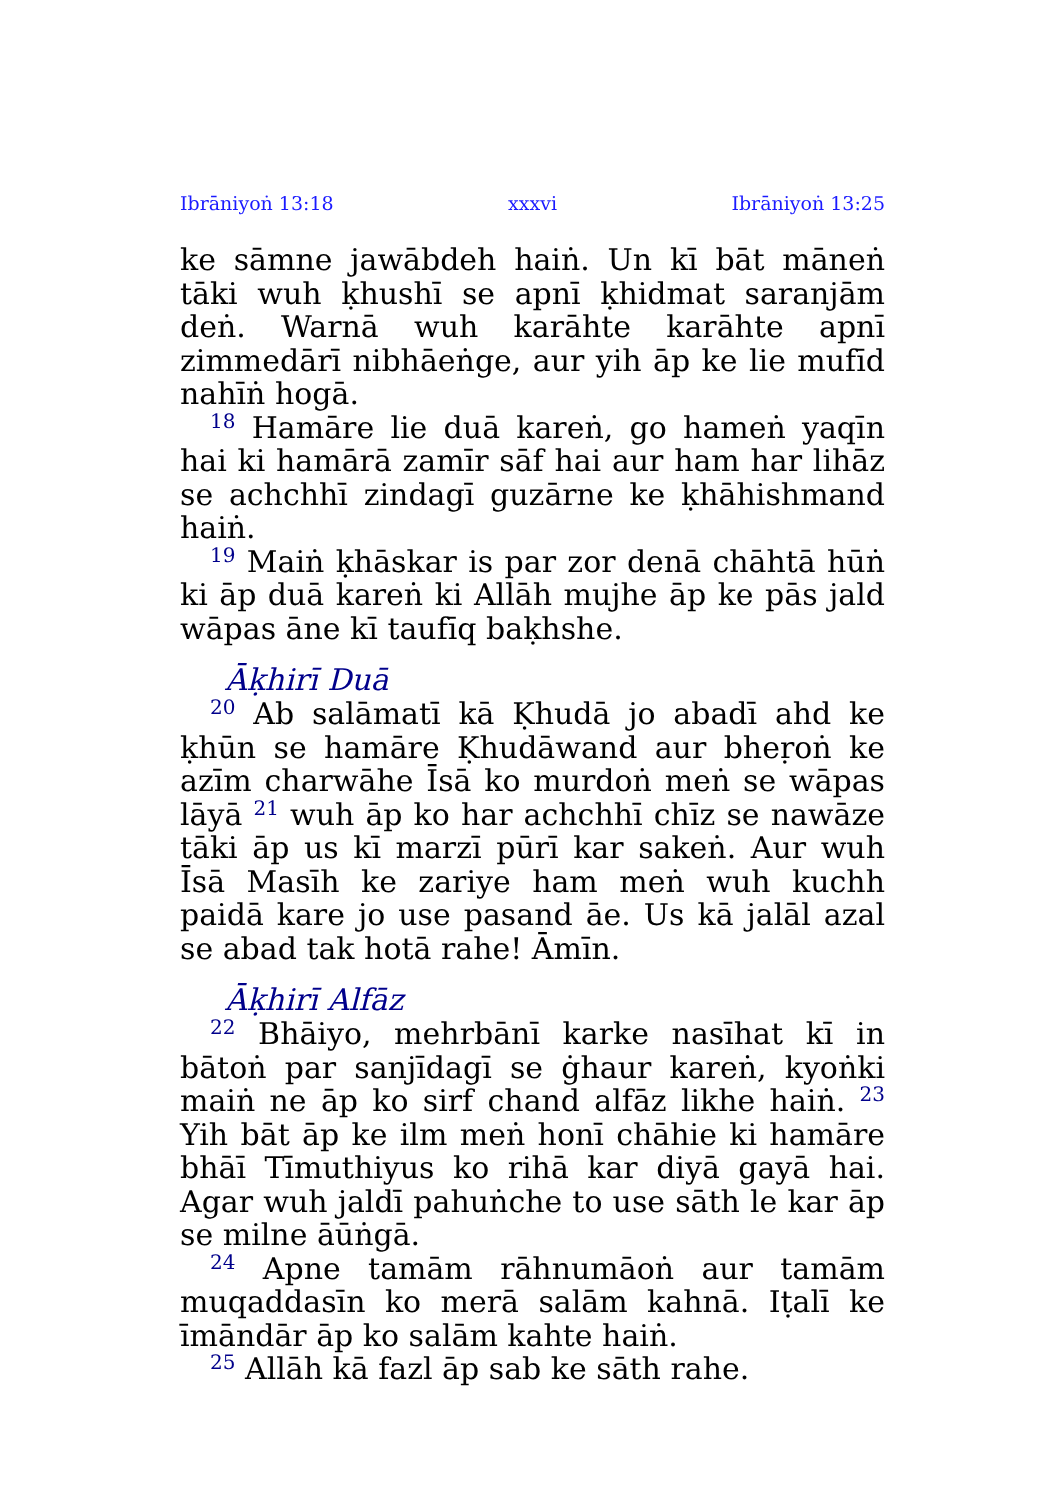Ibrāniyoṅ 13:18 xxxvi Ibrāniyoṅ 13:25
ke sāmne jawābdeh haiṅ. Un kī bāt māneṅ tāki wuh ḳhushī se apnī ḳhidmat saranjām deṅ. Warnā wuh karāhte karāhte apnī zimmedārī nibhāeṅge, aur yih āp ke lie mufīd nahīṅ hogā.
<sup>18</sup> Hamāre lie duā kareṅ, go hameṅ yaqīn hai ki hamārā zamīr sāf hai aur ham har lihāz se achchhī zindagī guzārne ke ḳhāhishmand haiṅ.
<sup>19</sup> Maiṅ ḳhāskar is par zor denā chāhtā hūṅ ki āp duā kareṅ ki Allāh mujhe āp ke pās jald wāpas āne kī taufīq baḳhshe.
Āḳhirī Duā
<sup>20</sup> Ab salāmatī kā Ḳhudā jo abadī ahd ke ḳhūn se hamāre Ḳhudāwand aur bheṛoṅ ke azīm charwāhe Īsā ko murdoṅ meṅ se wāpas lāyā <sup>21</sup> wuh āp ko har achchhī chīz se nawāze tāki āp us kī marzī pūrī kar sakeṅ. Aur wuh Īsā Masīh ke zariye ham meṅ wuh kuchh paidā kare jo use pasand āe. Us kā jalāl azal se abad tak hotā rahe! Āmīn.
Āḳhirī Alfāz
<sup>22</sup> Bhāiyo, mehrbānī karke nasīhat kī in bātoṅ par sanjīdagī se ġhaur kareṅ, kyoṅki maiṅ ne āp ko sirf chand alfāz likhe haiṅ. <sup>23</sup> Yih bāt āp ke ilm meṅ honī chāhie ki hamāre bhāī Tīmuthiyus ko rihā kar diyā gayā hai. Agar wuh jaldī pahuṅche to use sāth le kar āp se milne āūṅgā.
<sup>24</sup> Apne tamām rāhnumāoṅ aur tamām muqaddasīn ko merā salām kahnā. Iṭalī ke īmāndār āp ko salām kahte haiṅ.
<sup>25</sup> Allāh kā fazl āp sab ke sāth rahe.